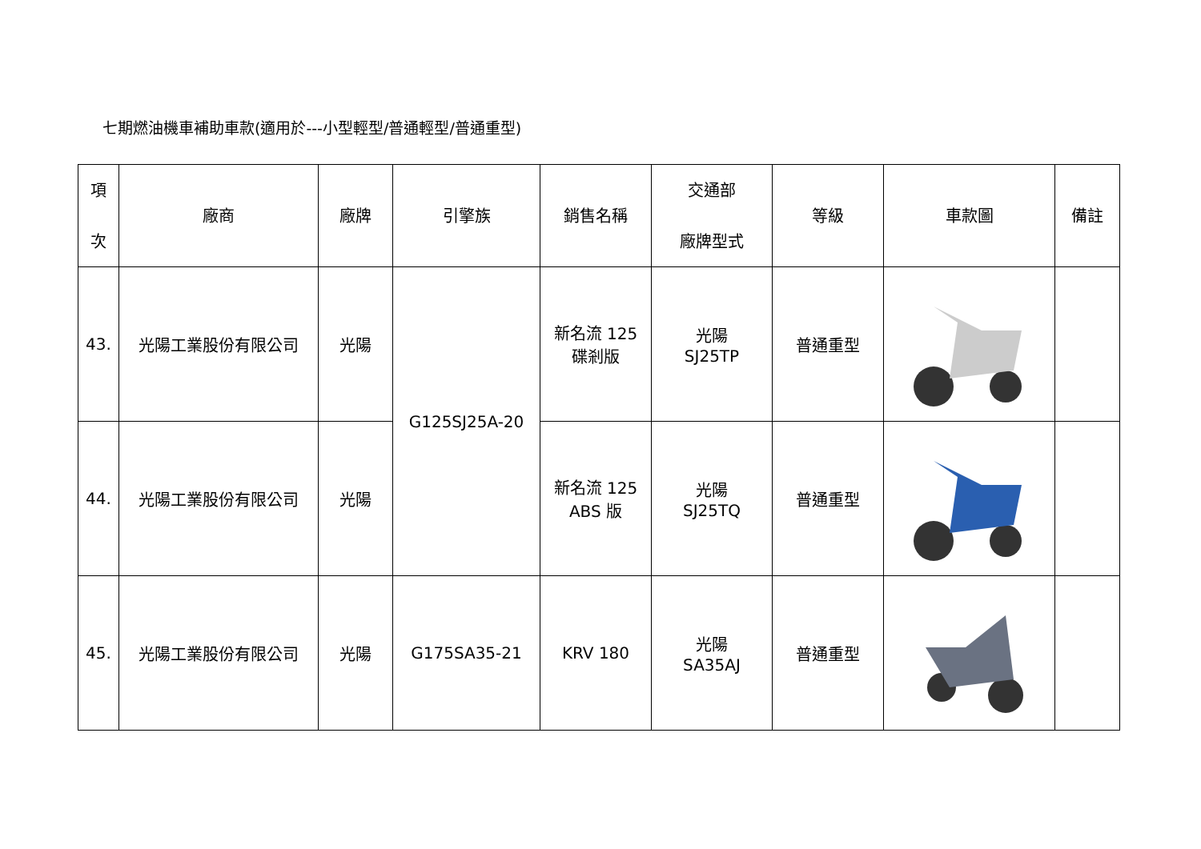七期燃油機車補助車款(適用於---小型輕型/普通輕型/普通重型)
| 項 次 | 廠商 | 廠牌 | 引擎族 | 銷售名稱 | 交通部 廠牌型式 | 等級 | 車款圖 | 備註 |
| --- | --- | --- | --- | --- | --- | --- | --- | --- |
| 43. | 光陽工業股份有限公司 | 光陽 | G125SJ25A-20 | 新名流 125 碟剎版 | 光陽 SJ25TP | 普通重型 | | |
| 44. | 光陽工業股份有限公司 | 光陽 | | 新名流 125 ABS 版 | 光陽 SJ25TQ | 普通重型 | | |
| 45. | 光陽工業股份有限公司 | 光陽 | G175SA35-21 | KRV 180 | 光陽 SA35AJ | 普通重型 | | |